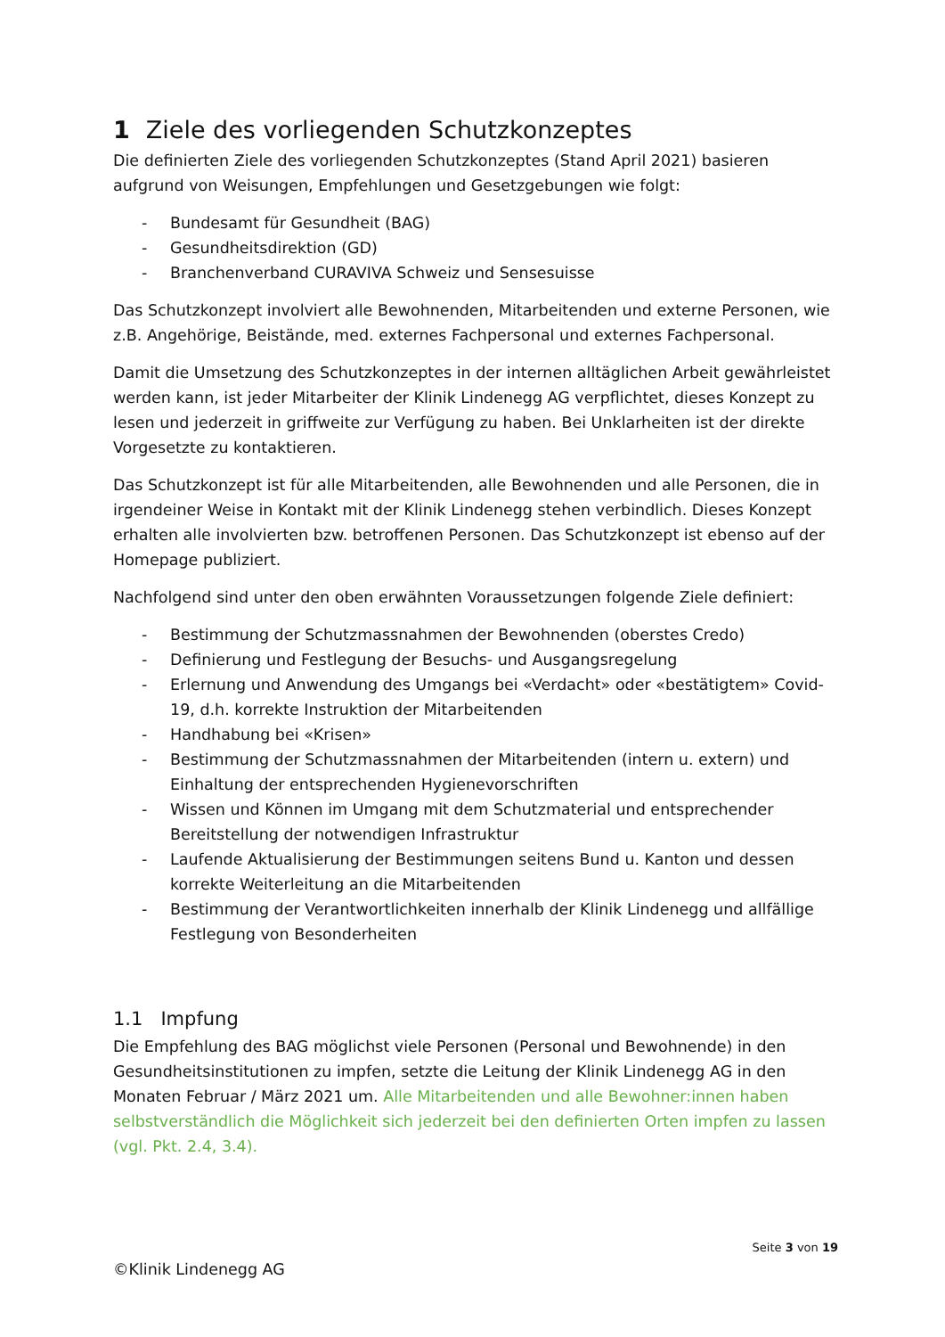1 Ziele des vorliegenden Schutzkonzeptes
Die definierten Ziele des vorliegenden Schutzkonzeptes (Stand April 2021) basieren aufgrund von Weisungen, Empfehlungen und Gesetzgebungen wie folgt:
- Bundesamt für Gesundheit (BAG)
- Gesundheitsdirektion (GD)
- Branchenverband CURAVIVA Schweiz und Sensesuisse
Das Schutzkonzept involviert alle Bewohnenden, Mitarbeitenden und externe Personen, wie z.B. Angehörige, Beistände, med. externes Fachpersonal und externes Fachpersonal.
Damit die Umsetzung des Schutzkonzeptes in der internen alltäglichen Arbeit gewährleistet werden kann, ist jeder Mitarbeiter der Klinik Lindenegg AG verpflichtet, dieses Konzept zu lesen und jederzeit in griffweite zur Verfügung zu haben. Bei Unklarheiten ist der direkte Vorgesetzte zu kontaktieren.
Das Schutzkonzept ist für alle Mitarbeitenden, alle Bewohnenden und alle Personen, die in irgendeiner Weise in Kontakt mit der Klinik Lindenegg stehen verbindlich. Dieses Konzept erhalten alle involvierten bzw. betroffenen Personen. Das Schutzkonzept ist ebenso auf der Homepage publiziert.
Nachfolgend sind unter den oben erwähnten Voraussetzungen folgende Ziele definiert:
- Bestimmung der Schutzmassnahmen der Bewohnenden (oberstes Credo)
- Definierung und Festlegung der Besuchs- und Ausgangsregelung
- Erlernung und Anwendung des Umgangs bei «Verdacht» oder «bestätigtem» Covid-19, d.h. korrekte Instruktion der Mitarbeitenden
- Handhabung bei «Krisen»
- Bestimmung der Schutzmassnahmen der Mitarbeitenden (intern u. extern) und Einhaltung der entsprechenden Hygienevorschriften
- Wissen und Können im Umgang mit dem Schutzmaterial und entsprechender Bereitstellung der notwendigen Infrastruktur
- Laufende Aktualisierung der Bestimmungen seitens Bund u. Kanton und dessen korrekte Weiterleitung an die Mitarbeitenden
- Bestimmung der Verantwortlichkeiten innerhalb der Klinik Lindenegg und allfällige Festlegung von Besonderheiten
1.1 Impfung
Die Empfehlung des BAG möglichst viele Personen (Personal und Bewohnende) in den Gesundheitsinstitutionen zu impfen, setzte die Leitung der Klinik Lindenegg AG in den Monaten Februar / März 2021 um. Alle Mitarbeitenden und alle Bewohner:innen haben selbstverständlich die Möglichkeit sich jederzeit bei den definierten Orten impfen zu lassen (vgl. Pkt. 2.4, 3.4).
Seite 3 von 19
©Klinik Lindenegg AG